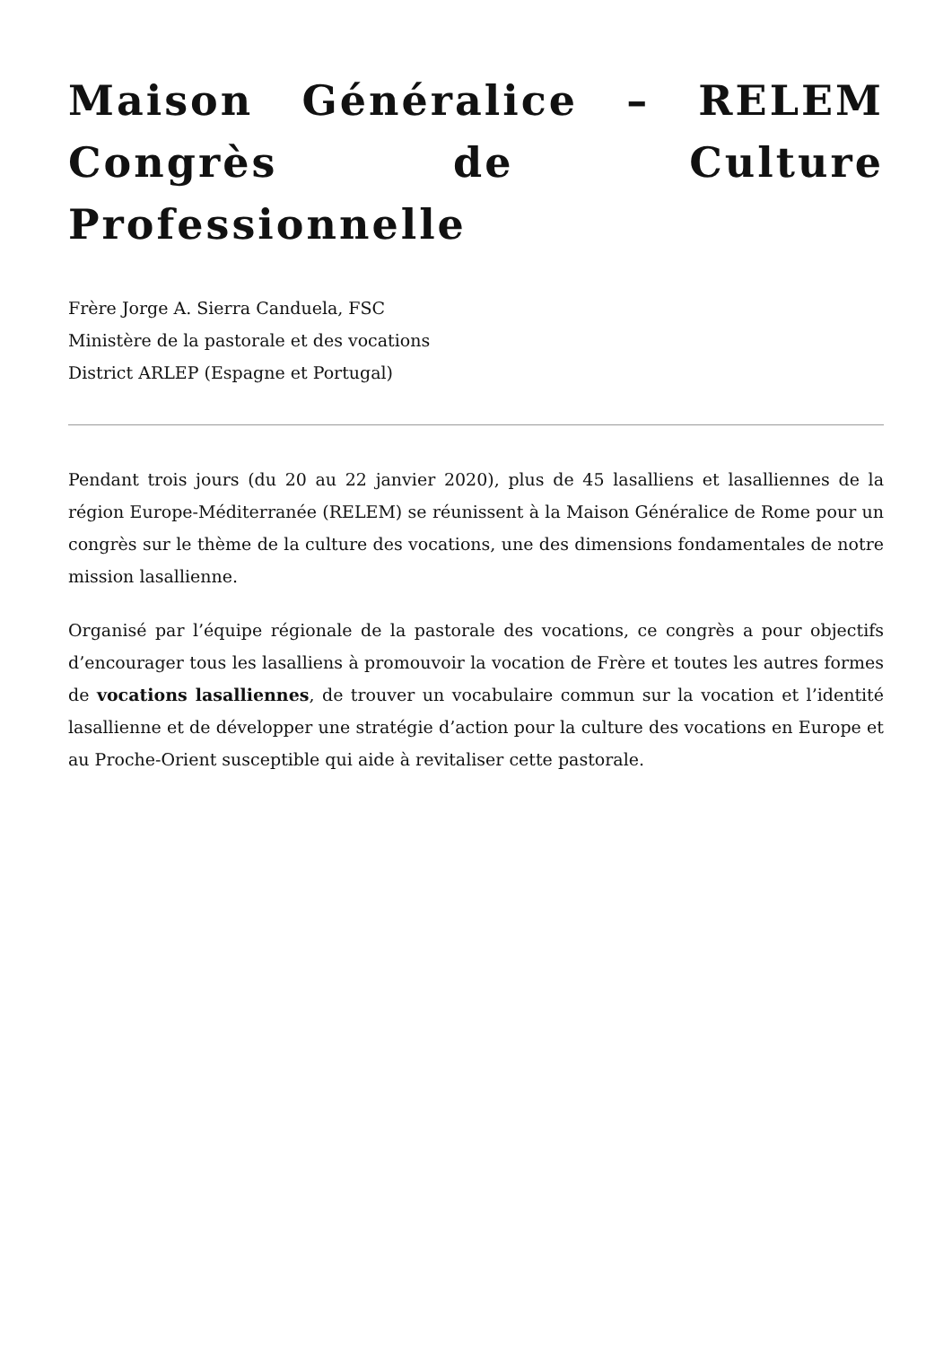Maison Généralice – RELEM Congrès de Culture Professionnelle
Frère Jorge A. Sierra Canduela, FSC
Ministère de la pastorale et des vocations
District ARLEP (Espagne et Portugal)
Pendant trois jours (du 20 au 22 janvier 2020), plus de 45 lasalliens et lasalliennes de la région Europe-Méditerranée (RELEM) se réunissent à la Maison Généralice de Rome pour un congrès sur le thème de la culture des vocations, une des dimensions fondamentales de notre mission lasallienne.
Organisé par l’équipe régionale de la pastorale des vocations, ce congrès a pour objectifs d’encourager tous les lasalliens à promouvoir la vocation de Frère et toutes les autres formes de vocations lasalliennes, de trouver un vocabulaire commun sur la vocation et l’identité lasallienne et de développer une stratégie d’action pour la culture des vocations en Europe et au Proche-Orient susceptible qui aide à revitaliser cette pastorale.